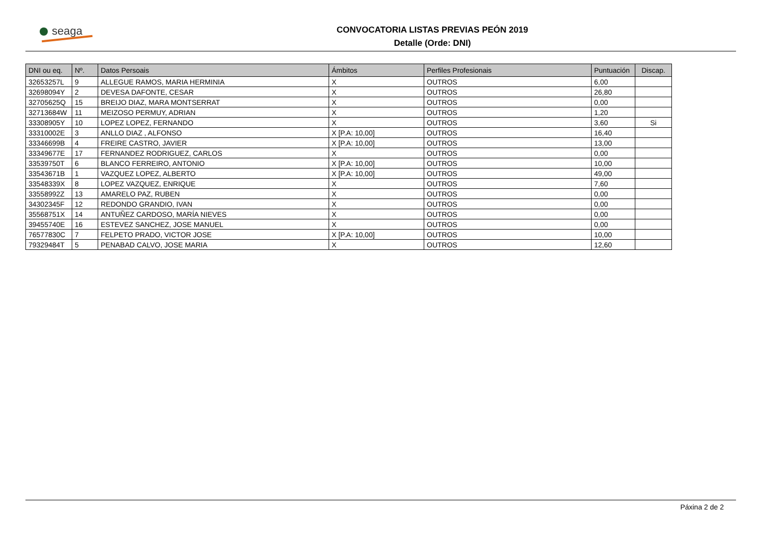seaga
CONVOCATORIA LISTAS PREVIAS PEÓN 2019
Detalle (Orde: DNI)
| DNI ou eq. | Nº. | Datos Persoais | Ámbitos | Perfiles Profesionais | Puntuación | Discap. |
| --- | --- | --- | --- | --- | --- | --- |
| 32653257L | 9 | ALLEGUE RAMOS, MARIA HERMINIA | X | OUTROS | 6,00 | |
| 32698094Y | 2 | DEVESA DAFONTE, CESAR | X | OUTROS | 26,80 | |
| 32705625Q | 15 | BREIJO DIAZ, MARA MONTSERRAT | X | OUTROS | 0,00 | |
| 32713684W | 11 | MEIZOSO PERMUY, ADRIAN | X | OUTROS | 1,20 | |
| 33308905Y | 10 | LOPEZ LOPEZ, FERNANDO | X | OUTROS | 3,60 | Si |
| 33310002E | 3 | ANLLO DIAZ , ALFONSO | X [P.A: 10,00] | OUTROS | 16,40 | |
| 33346699B | 4 | FREIRE CASTRO, JAVIER | X [P.A: 10,00] | OUTROS | 13,00 | |
| 33349677E | 17 | FERNANDEZ RODRIGUEZ, CARLOS | X | OUTROS | 0,00 | |
| 33539750T | 6 | BLANCO FERREIRO, ANTONIO | X [P.A: 10,00] | OUTROS | 10,00 | |
| 33543671B | 1 | VAZQUEZ LOPEZ, ALBERTO | X [P.A: 10,00] | OUTROS | 49,00 | |
| 33548339X | 8 | LOPEZ VAZQUEZ, ENRIQUE | X | OUTROS | 7,60 | |
| 33558992Z | 13 | AMARELO PAZ, RUBEN | X | OUTROS | 0,00 | |
| 34302345F | 12 | REDONDO GRANDIO, IVAN | X | OUTROS | 0,00 | |
| 35568751X | 14 | ANTUÑEZ CARDOSO, MARÍA NIEVES | X | OUTROS | 0,00 | |
| 39455740E | 16 | ESTEVEZ SANCHEZ, JOSE MANUEL | X | OUTROS | 0,00 | |
| 76577830C | 7 | FELPETO PRADO, VICTOR JOSE | X [P.A: 10,00] | OUTROS | 10,00 | |
| 79329484T | 5 | PENABAD CALVO, JOSE MARIA | X | OUTROS | 12,60 | |
Páxina 2 de 2